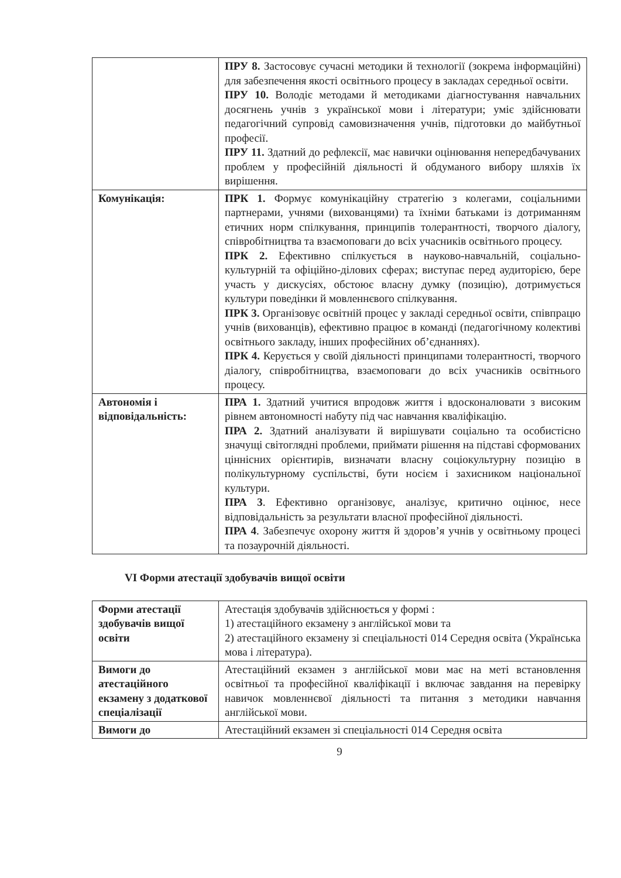| | ПРУ 8. Застосовує сучасні методики й технології (зокрема інформаційні) для забезпечення якості освітнього процесу в закладах середньої освіти. ПРУ 10. Володіє методами й методиками діагностування навчальних досягнень учнів з української мови і літератури; уміє здійснювати педагогічний супровід самовизначення учнів, підготовки до майбутньої професії. ПРУ 11. Здатний до рефлексії, має навички оцінювання непередбачуваних проблем у професійній діяльності й обдуманого вибору шляхів їх вирішення. |
| Комунікація: | ПРК 1. Формує комунікаційну стратегію з колегами, соціальними партнерами, учнями (вихованцями) та їхніми батьками із дотриманням етичних норм спілкування, принципів толерантності, творчого діалогу, співробітництва та взаємоповаги до всіх учасників освітнього процесу. ПРК 2. Ефективно спілкується в науково-навчальній, соціально-культурній та офіційно-ділових сферах; виступає перед аудиторією, бере участь у дискусіях, обстоює власну думку (позицію), дотримується культури поведінки й мовленнєвого спілкування. ПРК 3. Організовує освітній процес у закладі середньої освіти, співпрацю учнів (вихованців), ефективно працює в команді (педагогічному колективі освітнього закладу, інших професійних об’єднаннях). ПРК 4. Керується у своїй діяльності принципами толерантності, творчого діалогу, співробітництва, взаємоповаги до всіх учасників освітнього процесу. |
| Автономія і відповідальність: | ПРА 1. Здатний учитися впродовж життя і вдосконалювати з високим рівнем автономності набуту під час навчання кваліфікацію. ПРА 2. Здатний аналізувати й вирішувати соціально та особистісно значущі світоглядні проблеми, приймати рішення на підставі сформованих ціннісних орієнтирів, визначати власну соціокультурну позицію в полікультурному суспільстві, бути носієм і захисником національної культури. ПРА 3 . Ефективно організовує, аналізує, критично оцінює, несе відповідальність за результати власної професійної діяльності. ПРА 4 . Забезпечує охорону життя й здоров’я учнів у освітньому процесі та позаурочній діяльності. |
VI Форми атестації здобувачів вищої освіти
| Форми атестації здобувачів вищої освіти | Атестація здобувачів здійснюється у формі : 1) атестаційного екзамену з англійської мови та 2) атестаційного екзамену зі спеціальності 014 Середня освіта (Українська мова і література). |
| Вимоги до атестаційного екзамену з додаткової спеціалізації | Атестаційний екзамен з англійської мови має на меті встановлення освітньої та професійної кваліфікації і включає завдання на перевірку навичок мовленнєвої діяльності та питання з методики навчання англійської мови. |
| Вимоги до | Атестаційний екзамен зі спеціальності 014 Середня освіта |
9